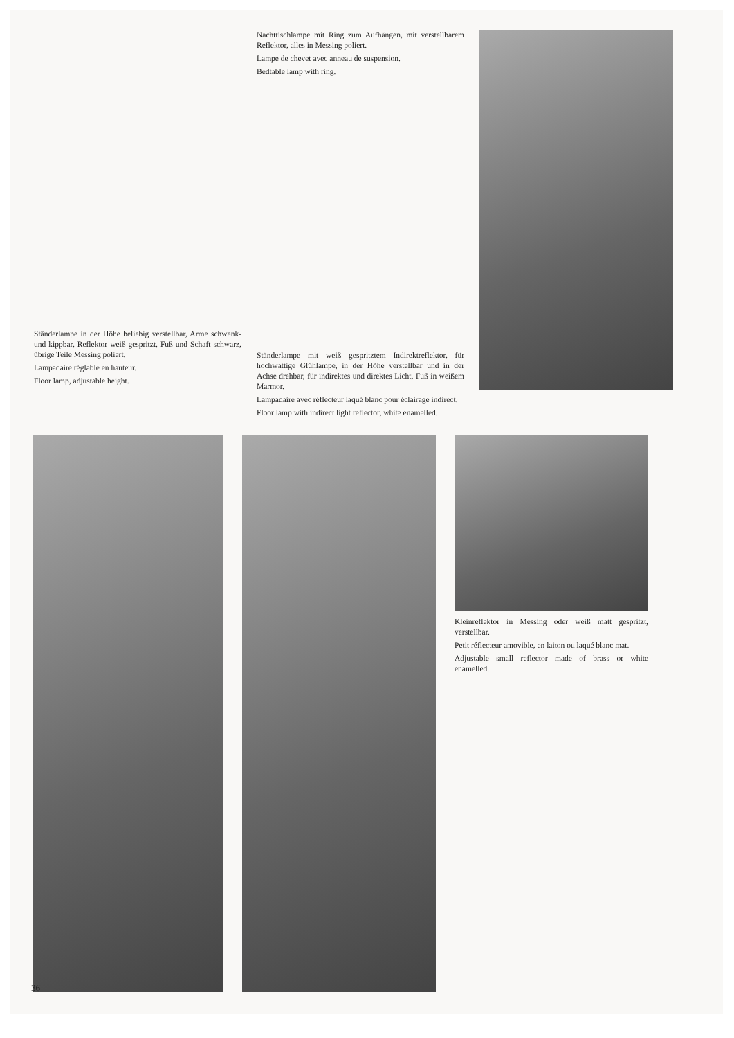Ständerlampe in der Höhe beliebig verstellbar, Arme schwenk- und kippbar, Reflektor weiß gespritzt, Fuß und Schaft schwarz, übrige Teile Messing poliert.
Lampadaire réglable en hauteur.
Floor lamp, adjustable height.
Nachttischlampe mit Ring zum Aufhängen, mit verstellbarem Reflektor, alles in Messing poliert.
Lampe de chevet avec anneau de suspension.
Bedtable lamp with ring.
Ständerlampe mit weiß gespritztem Indirektreflektor, für hochwattige Glühlampe, in der Höhe verstellbar und in der Achse drehbar, für indirektes und direktes Licht, Fuß in weißem Marmor.
Lampadaire avec réflecteur laqué blanc pour éclairage indirect.
Floor lamp with indirect light reflector, white enamelled.
Kleinreflektor in Messing oder weiß matt gespritzt, verstellbar.
Petit réflecteur amovible, en laiton ou laqué blanc mat.
Adjustable small reflector made of brass or white enamelled.
36